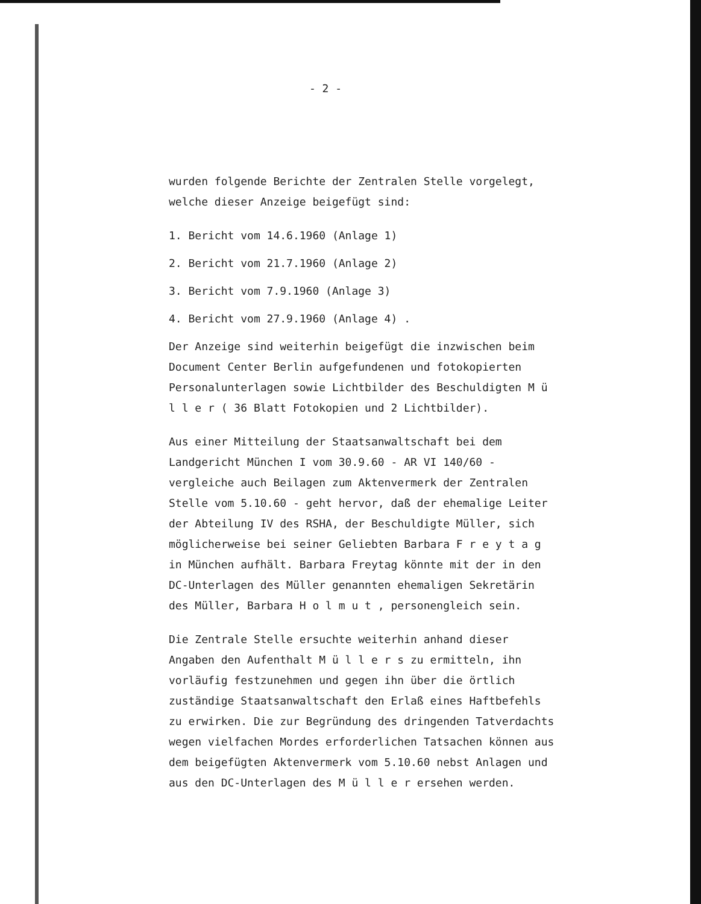- 2 -
wurden folgende Berichte der Zentralen Stelle vorgelegt, welche dieser Anzeige beigefügt sind:
1. Bericht vom 14.6.1960 (Anlage 1)
2. Bericht vom 21.7.1960 (Anlage 2)
3. Bericht vom 7.9.1960 (Anlage 3)
4. Bericht vom 27.9.1960 (Anlage 4) .
Der Anzeige sind weiterhin beigefügt die inzwischen beim Document Center Berlin aufgefundenen und fotokopierten Personalunterlagen sowie Lichtbilder des Beschuldigten M ü l l e r ( 36 Blatt Fotokopien und 2 Lichtbilder).
Aus einer Mitteilung der Staatsanwaltschaft bei dem Landgericht München I vom 30.9.60 - AR VI 140/60 - vergleiche auch Beilagen zum Aktenvermerk der Zentralen Stelle vom 5.10.60 - geht hervor, daß der ehemalige Leiter der Abteilung IV des RSHA, der Beschuldigte Müller, sich möglicherweise bei seiner Geliebten Barbara F r e y t a g in München aufhält. Barbara Freytag könnte mit der in den DC-Unterlagen des Müller genannten ehemaligen Sekretärin des Müller, Barbara H o l m u t , personengleich sein.
Die Zentrale Stelle ersuchte weiterhin anhand dieser Angaben den Aufenthalt M ü l l e r s zu ermitteln, ihn vorläufig festzunehmen und gegen ihn über die örtlich zuständige Staatsanwaltschaft den Erlaß eines Haftbefehls zu erwirken. Die zur Begründung des dringenden Tatverdachts wegen vielfachen Mordes erforderlichen Tatsachen können aus dem beigefügten Aktenvermerk vom 5.10.60 nebst Anlagen und aus den DC-Unterlagen des M ü l l e r ersehen werden.